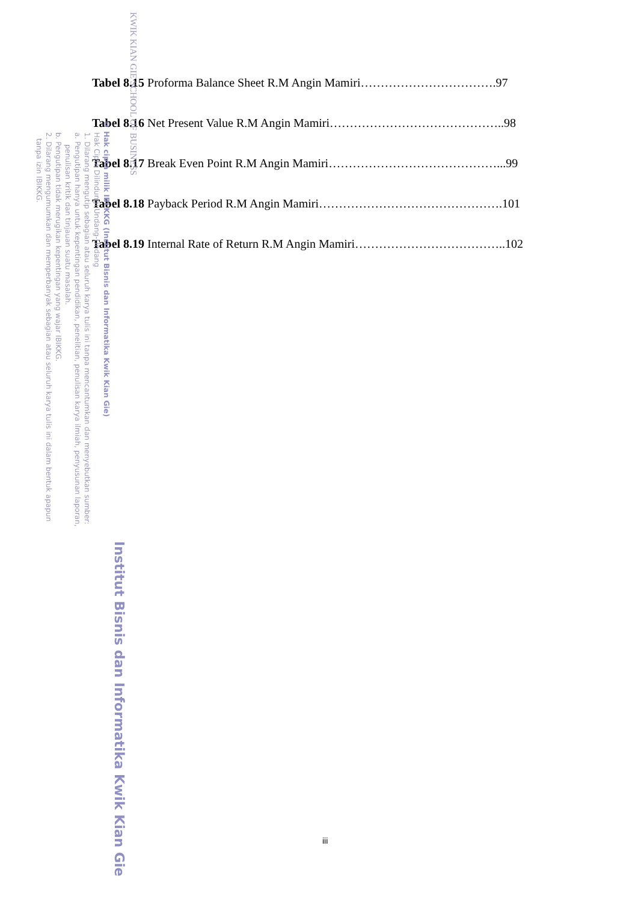Tabel 8.15 Proforma Balance Sheet R.M Angin Mamiri…………………………….97
Tabel 8.16 Net Present Value R.M Angin Mamiri……………………………………..98
Tabel 8.17 Break Even Point R.M Angin Mamiri……………………………………...99
Tabel 8.18 Payback Period R.M Angin Mamiri……………………………………….101
Tabel 8.19 Internal Rate of Return R.M Angin Mamiri………………………………..102
iii
KWIK KIAN GIE SCHOOL OF BUSINESS
Institut Bisnis dan Informatika Kwik Kian Gie
© Hak cipta milik IBI KKG (Institut Bisnis dan Informatika Kwik Kian Gie)
Hak Cipta Dilindungi Undang-Undang
1. Dilarang mengutip sebagian atau seluruh karya tulis ini tanpa mencantumkan dan menyebutkan sumber:
a. Pengutipan hanya untuk kepentingan pendidikan, penelitian, penulisan karya ilmiah, penyusunan laporan,
penulisan kritik dan tinjauan suatu masalah.
b. Pengutipan tidak merugikan kepentingan yang wajar IBIKKG.
2. Dilarang mengumumkan dan memperbanyak sebagian atau seluruh karya tulis ini dalam bentuk apapun
tanpa izin IBIKKG.